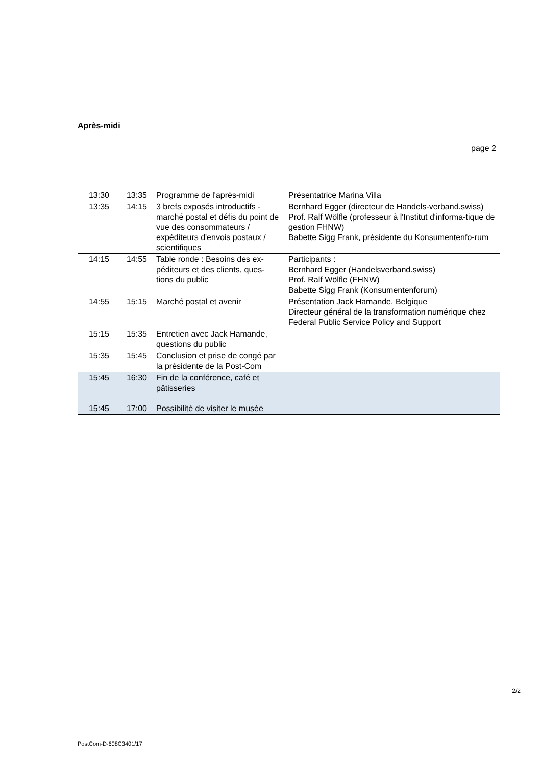Après-midi
page 2
| 13:30 | 13:35 | Programme de l'après-midi | Présentatrice Marina Villa |
| 13:35 | 14:15 | 3 brefs exposés introductifs - marché postal et défis du point de vue des consommateurs / expéditeurs d'envois postaux / scientifiques | Bernhard Egger (directeur de Handels-verband.swiss) Prof. Ralf Wölfle (professeur à l'Institut d'informa-tique de gestion FHNW) Babette Sigg Frank, présidente du Konsumentenfo-rum |
| 14:15 | 14:55 | Table ronde : Besoins des ex-péditeurs et des clients, ques-tions du public | Participants : Bernhard Egger (Handelsverband.swiss) Prof. Ralf Wölfle (FHNW) Babette Sigg Frank (Konsumentenforum) |
| 14:55 | 15:15 | Marché postal et avenir | Présentation Jack Hamande, Belgique Directeur général de la transformation numérique chez Federal Public Service Policy and Support |
| 15:15 | 15:35 | Entretien avec Jack Hamande, questions du public | |
| 15:35 | 15:45 | Conclusion et prise de congé par la présidente de la Post-Com | |
| 15:45 15:45 | 16:30 17:00 | Fin de la conférence, café et pâtisseries Possibilité de visiter le musée | |
2/2
PostCom-D-608C3401/17